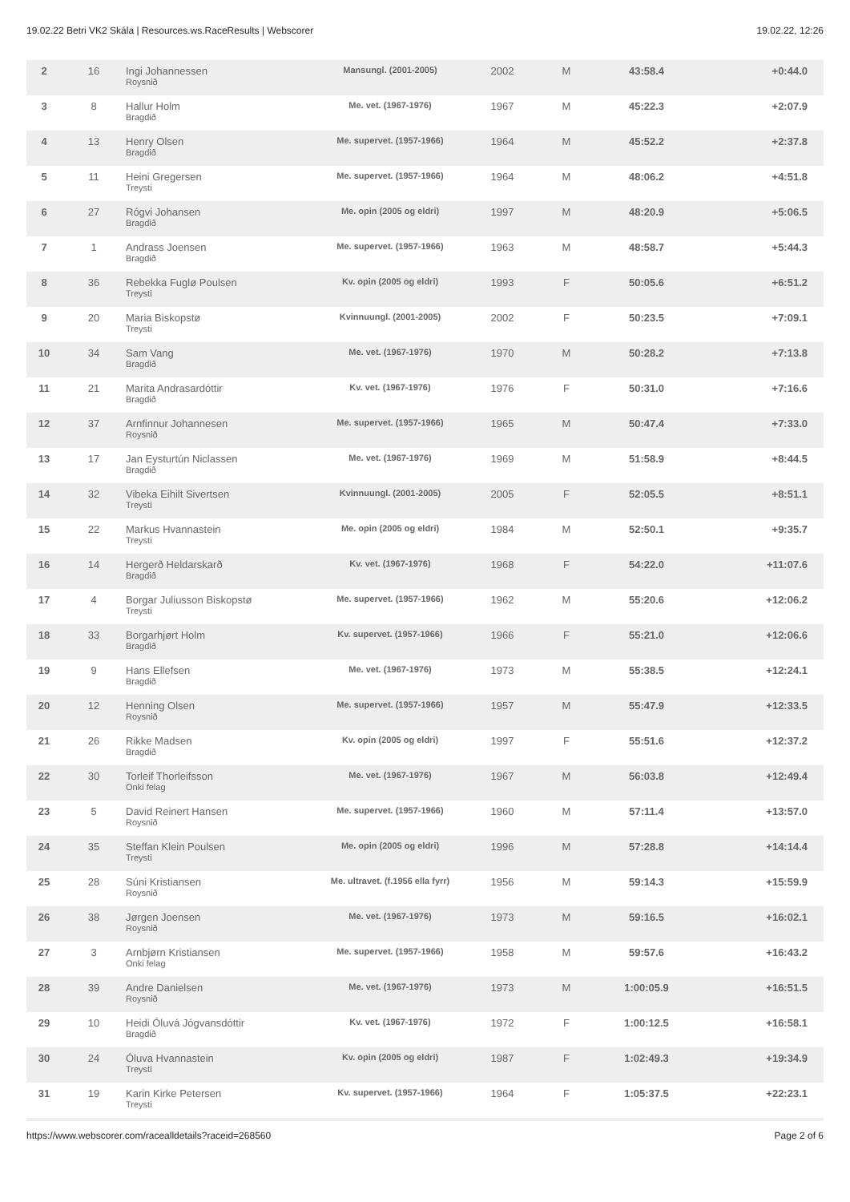19.02.22 Betri VK2 Skála | Resources.ws.RaceResults | Webscorer 19.02.22, 12:26
| 2 | 16 | Ingi Johannessen Roysnið | Mansungl. (2001-2005) | 2002 | M | 43:58.4 | +0:44.0 |
| 3 | 8 | Hallur Holm Bragdið | Me. vet. (1967-1976) | 1967 | M | 45:22.3 | +2:07.9 |
| 4 | 13 | Henry Olsen Bragdið | Me. supervet. (1957-1966) | 1964 | M | 45:52.2 | +2:37.8 |
| 5 | 11 | Heini Gregersen Treysti | Me. supervet. (1957-1966) | 1964 | M | 48:06.2 | +4:51.8 |
| 6 | 27 | Rógvi Johansen Bragdið | Me. opin (2005 og eldri) | 1997 | M | 48:20.9 | +5:06.5 |
| 7 | 1 | Andrass Joensen Bragdið | Me. supervet. (1957-1966) | 1963 | M | 48:58.7 | +5:44.3 |
| 8 | 36 | Rebekka Fuglø Poulsen Treysti | Kv. opin (2005 og eldri) | 1993 | F | 50:05.6 | +6:51.2 |
| 9 | 20 | Maria Biskopstø Treysti | Kvinnuungl. (2001-2005) | 2002 | F | 50:23.5 | +7:09.1 |
| 10 | 34 | Sam Vang Bragdið | Me. vet. (1967-1976) | 1970 | M | 50:28.2 | +7:13.8 |
| 11 | 21 | Marita Andrasardóttir Bragdið | Kv. vet. (1967-1976) | 1976 | F | 50:31.0 | +7:16.6 |
| 12 | 37 | Arnfinnur Johannesen Roysnið | Me. supervet. (1957-1966) | 1965 | M | 50:47.4 | +7:33.0 |
| 13 | 17 | Jan Eysturtún Niclassen Bragdið | Me. vet. (1967-1976) | 1969 | M | 51:58.9 | +8:44.5 |
| 14 | 32 | Vibeka Eihilt Sivertsen Treysti | Kvinnuungl. (2001-2005) | 2005 | F | 52:05.5 | +8:51.1 |
| 15 | 22 | Markus Hvannastein Treysti | Me. opin (2005 og eldri) | 1984 | M | 52:50.1 | +9:35.7 |
| 16 | 14 | Hergerð Heldarskarð Bragdið | Kv. vet. (1967-1976) | 1968 | F | 54:22.0 | +11:07.6 |
| 17 | 4 | Borgar Juliusson Biskopstø Treysti | Me. supervet. (1957-1966) | 1962 | M | 55:20.6 | +12:06.2 |
| 18 | 33 | Borgarhjørt Holm Bragdið | Kv. supervet. (1957-1966) | 1966 | F | 55:21.0 | +12:06.6 |
| 19 | 9 | Hans Ellefsen Bragdið | Me. vet. (1967-1976) | 1973 | M | 55:38.5 | +12:24.1 |
| 20 | 12 | Henning Olsen Roysnið | Me. supervet. (1957-1966) | 1957 | M | 55:47.9 | +12:33.5 |
| 21 | 26 | Rikke Madsen Bragdið | Kv. opin (2005 og eldri) | 1997 | F | 55:51.6 | +12:37.2 |
| 22 | 30 | Torleif Thorleifsson Onki felag | Me. vet. (1967-1976) | 1967 | M | 56:03.8 | +12:49.4 |
| 23 | 5 | David Reinert Hansen Roysnið | Me. supervet. (1957-1966) | 1960 | M | 57:11.4 | +13:57.0 |
| 24 | 35 | Steffan Klein Poulsen Treysti | Me. opin (2005 og eldri) | 1996 | M | 57:28.8 | +14:14.4 |
| 25 | 28 | Súni Kristiansen Roysnið | Me. ultravet. (f.1956 ella fyrr) | 1956 | M | 59:14.3 | +15:59.9 |
| 26 | 38 | Jørgen Joensen Roysnið | Me. vet. (1967-1976) | 1973 | M | 59:16.5 | +16:02.1 |
| 27 | 3 | Arnbjørn Kristiansen Onki felag | Me. supervet. (1957-1966) | 1958 | M | 59:57.6 | +16:43.2 |
| 28 | 39 | Andre Danielsen Roysnið | Me. vet. (1967-1976) | 1973 | M | 1:00:05.9 | +16:51.5 |
| 29 | 10 | Heidi Óluvá Jógvansdóttir Bragdið | Kv. vet. (1967-1976) | 1972 | F | 1:00:12.5 | +16:58.1 |
| 30 | 24 | Óluva Hvannastein Treysti | Kv. opin (2005 og eldri) | 1987 | F | 1:02:49.3 | +19:34.9 |
| 31 | 19 | Karin Kirke Petersen Treysti | Kv. supervet. (1957-1966) | 1964 | F | 1:05:37.5 | +22:23.1 |
https://www.webscorer.com/racealldetails?raceid=268560 Page 2 of 6